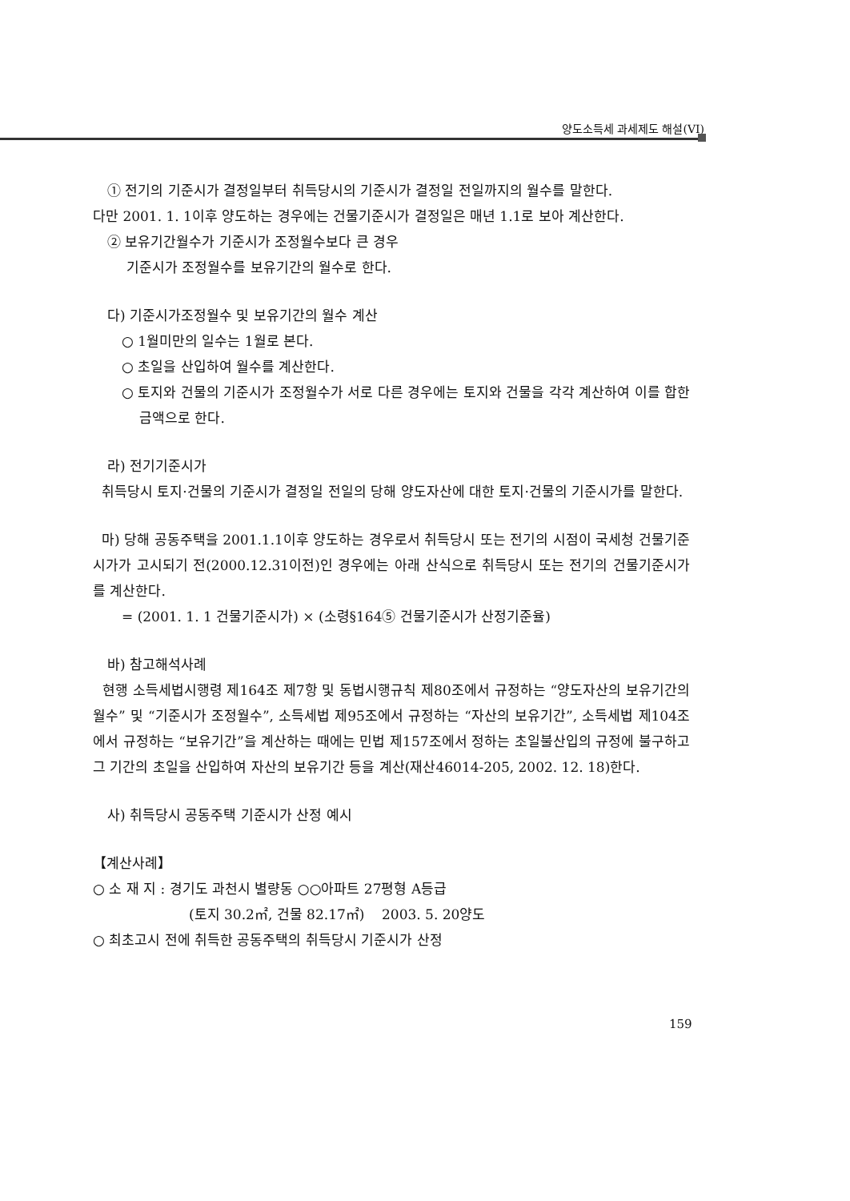양도소득세 과세제도 해설(VI)
① 전기의 기준시가 결정일부터 취득당시의 기준시가 결정일 전일까지의 월수를 말한다.
다만 2001. 1. 1이후 양도하는 경우에는 건물기준시가 결정일은 매년 1.1로 보아 계산한다.
② 보유기간월수가 기준시가 조정월수보다 큰 경우
기준시가 조정월수를 보유기간의 월수로 한다.
다) 기준시가조정월수 및 보유기간의 월수 계산
○ 1월미만의 일수는 1월로 본다.
○ 초일을 산입하여 월수를 계산한다.
○ 토지와 건물의 기준시가 조정월수가 서로 다른 경우에는 토지와 건물을 각각 계산하여 이를 합한 금액으로 한다.
라) 전기기준시가
취득당시 토지·건물의 기준시가 결정일 전일의 당해 양도자산에 대한 토지·건물의 기준시가를 말한다.
마) 당해 공동주택을 2001.1.1이후 양도하는 경우로서 취득당시 또는 전기의 시점이 국세청 건물기준시가가 고시되기 전(2000.12.31이전)인 경우에는 아래 산식으로 취득당시 또는 전기의 건물기준시가를 계산한다.
= (2001. 1. 1 건물기준시가) × (소령§164⑤ 건물기준시가 산정기준율)
바) 참고해석사례
현행 소득세법시행령 제164조 제7항 및 동법시행규칙 제80조에서 규정하는 “양도자산의 보유기간의 월수” 및 “기준시가 조정월수”, 소득세법 제95조에서 규정하는 “자산의 보유기간”, 소득세법 제104조에서 규정하는 “보유기간”을 계산하는 때에는 민법 제157조에서 정하는 초일불산입의 규정에 불구하고 그 기간의 초일을 산입하여 자산의 보유기간 등을 계산(재산46014-205, 2002. 12. 18)한다.
사) 취득당시 공동주택 기준시가 산정 예시
【계산사례】
○ 소 재 지 : 경기도 과천시 별량동 ○○아파트 27평형 A등급
(토지 30.2㎡, 건물 82.17㎡) 2003. 5. 20양도
○ 최초고시 전에 취득한 공동주택의 취득당시 기준시가 산정
159